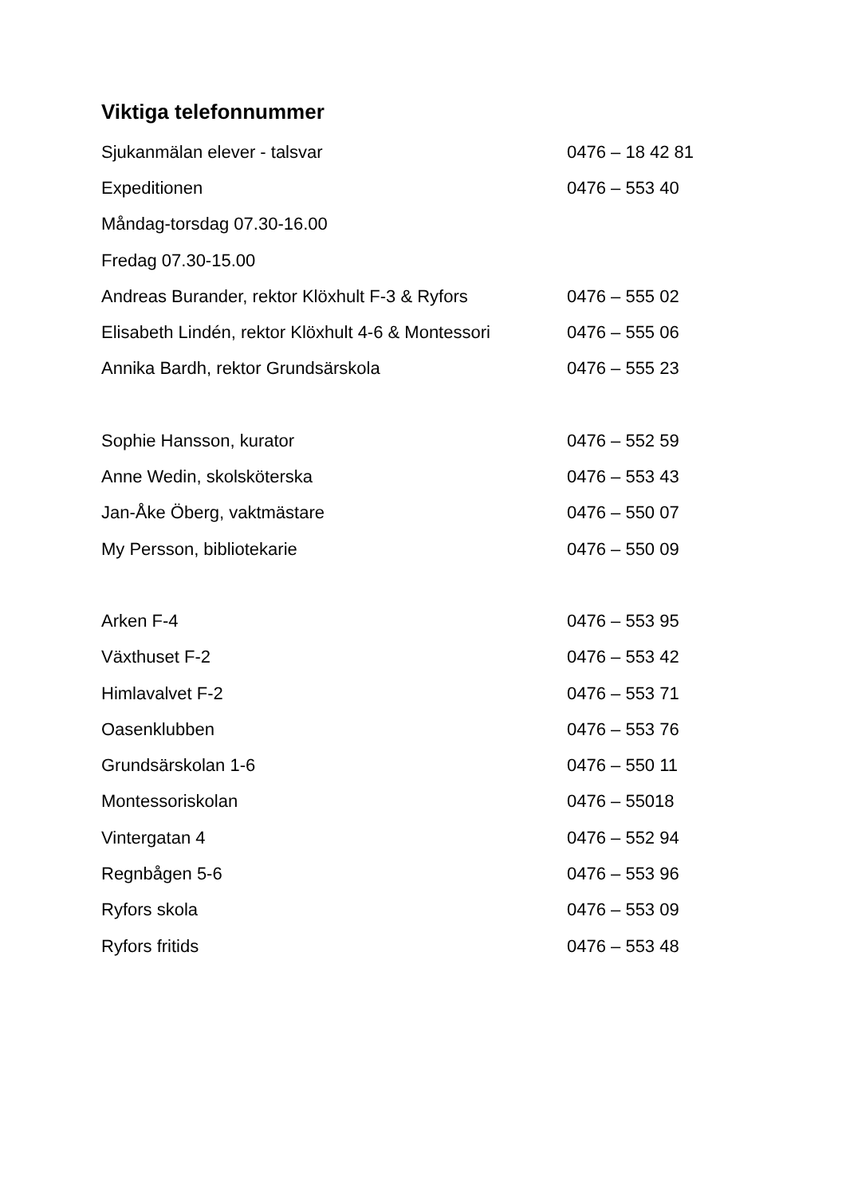Viktiga telefonnummer
| Sjukanmälan elever - talsvar | 0476 – 18 42 81 |
| Expeditionen | 0476 – 553 40 |
| Måndag-torsdag 07.30-16.00 | |
| Fredag 07.30-15.00 | |
| Andreas Burander, rektor Klöxhult F-3 & Ryfors | 0476 – 555 02 |
| Elisabeth Lindén, rektor Klöxhult 4-6 & Montessori | 0476 – 555 06 |
| Annika Bardh, rektor Grundsärskola | 0476 – 555 23 |
| Sophie Hansson, kurator | 0476 – 552 59 |
| Anne Wedin, skolsköterska | 0476 – 553 43 |
| Jan-Åke Öberg, vaktmästare | 0476 – 550 07 |
| My Persson, bibliotekarie | 0476 – 550 09 |
| Arken F-4 | 0476 – 553 95 |
| Växthuset F-2 | 0476 – 553 42 |
| Himlavalvet F-2 | 0476 – 553 71 |
| Oasenklubben | 0476 – 553 76 |
| Grundsärskolan 1-6 | 0476 – 550 11 |
| Montessoriskolan | 0476 – 55018 |
| Vintergatan 4 | 0476 – 552 94 |
| Regnbågen 5-6 | 0476 – 553 96 |
| Ryfors skola | 0476 – 553 09 |
| Ryfors fritids | 0476 – 553 48 |